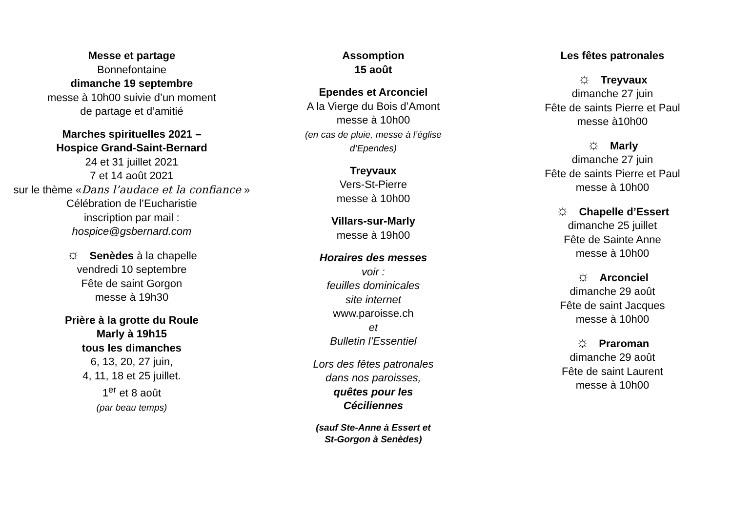Messe et partage
Bonnefontaine
dimanche 19 septembre
messe à 10h00 suivie d’un moment
de partage et d’amitié
Marches spirituelles 2021 –
Hospice Grand-Saint-Bernard
24 et 31 juillet 2021
7 et 14 août 2021
sur le thème «Dans l’audace et la confiance »
Célébration de l’Eucharistie
inscription par mail :
hospice@gsbernard.com
☼ Senèdes à la chapelle
vendredi 10 septembre
Fête de saint Gorgon
messe à 19h30
Prière à la grotte du Roule
Marly à 19h15
tous les dimanches
6, 13, 20, 27 juin,
4, 11, 18 et 25 juillet.
1<sup>er</sup> et 8 août
(par beau temps)
Assomption
15 août
Ependes et Arconciel
A la Vierge du Bois d’Amont
messe à 10h00
(en cas de pluie, messe à l’église
d’Ependes)
Treyvaux
Vers-St-Pierre
messe à 10h00
Villars-sur-Marly
messe à 19h00
Horaires des messes
voir :
feuilles dominicales
site internet
www.paroisse.ch
et
Bulletin l’Essentiel
Lors des fêtes patronales
dans nos paroisses,
quêtes pour les
Céciliennes
(sauf Ste-Anne à Essert et
St-Gorgon à Senèdes)
Les fêtes patronales
☼ Treyvaux
dimanche 27 juin
Fête de saints Pierre et Paul
messe à10h00
☼ Marly
dimanche 27 juin
Fête de saints Pierre et Paul
messe à 10h00
☼ Chapelle d’Essert
dimanche 25 juillet
Fête de Sainte Anne
messe à 10h00
☼ Arconciel
dimanche 29 août
Fête de saint Jacques
messe à 10h00
☼ Praroman
dimanche 29 août
Fête de saint Laurent
messe à 10h00